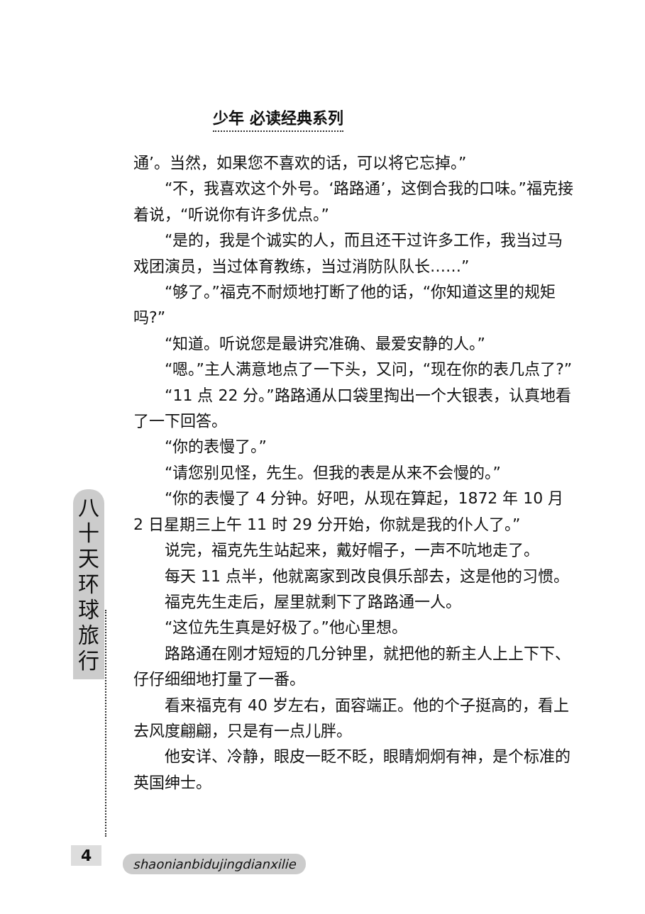少年 必读经典系列
八
十
天
环
球
旅
行
通’。当然，如果您不喜欢的话，可以将它忘掉。”
“不，我喜欢这个外号。‘路路通’，这倒合我的口味。”福克接着说，“听说你有许多优点。”
“是的，我是个诚实的人，而且还干过许多工作，我当过马戏团演员，当过体育教练，当过消防队队长……”
“够了。”福克不耐烦地打断了他的话，“你知道这里的规矩吗?”
“知道。听说您是最讲究准确、最爱安静的人。”
“嗯。”主人满意地点了一下头，又问，“现在你的表几点了?”
“11 点 22 分。”路路通从口袋里掏出一个大银表，认真地看了一下回答。
“你的表慢了。”
“请您别见怪，先生。但我的表是从来不会慢的。”
“你的表慢了 4 分钟。好吧，从现在算起，1872 年 10 月 2 日星期三上午 11 时 29 分开始，你就是我的仆人了。”
说完，福克先生站起来，戴好帽子，一声不吭地走了。
每天 11 点半，他就离家到改良俱乐部去，这是他的习惯。
福克先生走后，屋里就剩下了路路通一人。
“这位先生真是好极了。”他心里想。
路路通在刚才短短的几分钟里，就把他的新主人上上下下、仔仔细细地打量了一番。
看来福克有 40 岁左右，面容端正。他的个子挺高的，看上去风度翩翩，只是有一点儿胖。
他安详、冷静，眼皮一眨不眨，眼睛炯炯有神，是个标准的英国绅士。
4 shaonianbidujingdianxilie